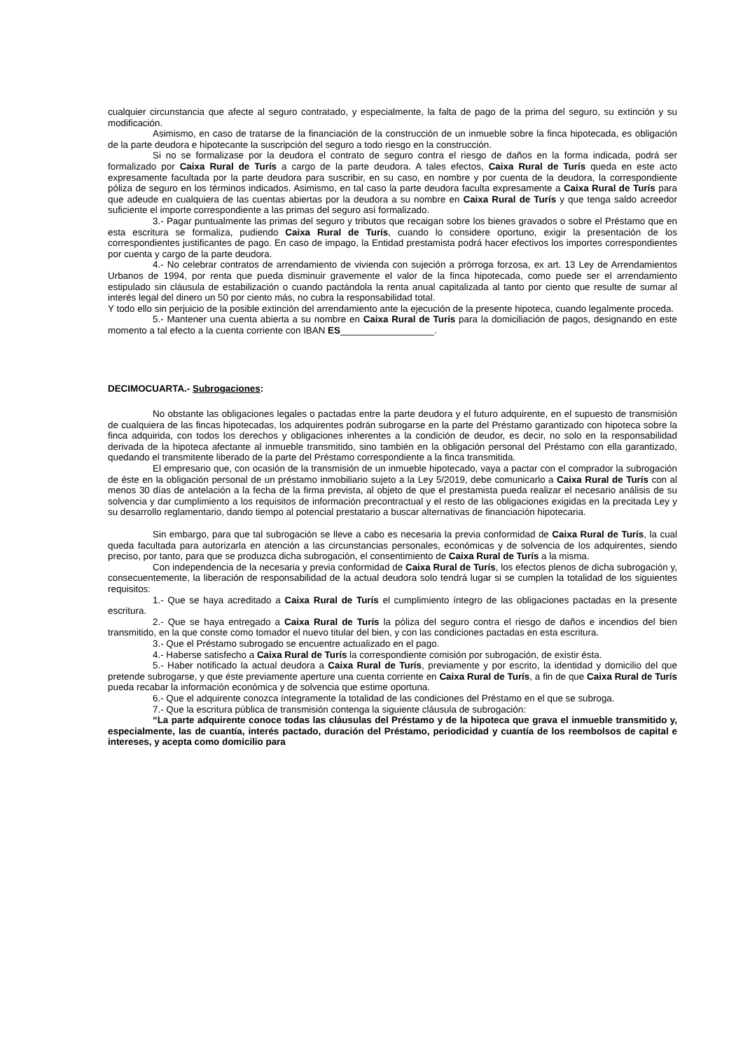cualquier circunstancia que afecte al seguro contratado, y especialmente, la falta de pago de la prima del seguro, su extinción y su modificación.
Asimismo, en caso de tratarse de la financiación de la construcción de un inmueble sobre la finca hipotecada, es obligación de la parte deudora e hipotecante la suscripción del seguro a todo riesgo en la construcción.
Si no se formalizase por la deudora el contrato de seguro contra el riesgo de daños en la forma indicada, podrá ser formalizado por Caixa Rural de Turís a cargo de la parte deudora. A tales efectos, Caixa Rural de Turís queda en este acto expresamente facultada por la parte deudora para suscribir, en su caso, en nombre y por cuenta de la deudora, la correspondiente póliza de seguro en los términos indicados. Asimismo, en tal caso la parte deudora faculta expresamente a Caixa Rural de Turís para que adeude en cualquiera de las cuentas abiertas por la deudora a su nombre en Caixa Rural de Turís y que tenga saldo acreedor suficiente el importe correspondiente a las primas del seguro así formalizado.
3.- Pagar puntualmente las primas del seguro y tributos que recaigan sobre los bienes gravados o sobre el Préstamo que en esta escritura se formaliza, pudiendo Caixa Rural de Turís, cuando lo considere oportuno, exigir la presentación de los correspondientes justificantes de pago. En caso de impago, la Entidad prestamista podrá hacer efectivos los importes correspondientes por cuenta y cargo de la parte deudora.
4.- No celebrar contratos de arrendamiento de vivienda con sujeción a prórroga forzosa, ex art. 13 Ley de Arrendamientos Urbanos de 1994, por renta que pueda disminuir gravemente el valor de la finca hipotecada, como puede ser el arrendamiento estipulado sin cláusula de estabilización o cuando pactándola la renta anual capitalizada al tanto por ciento que resulte de sumar al interés legal del dinero un 50 por ciento más, no cubra la responsabilidad total.
Y todo ello sin perjuicio de la posible extinción del arrendamiento ante la ejecución de la presente hipoteca, cuando legalmente proceda.
5.- Mantener una cuenta abierta a su nombre en Caixa Rural de Turís para la domiciliación de pagos, designando en este momento a tal efecto a la cuenta corriente con IBAN ES__________________.
DECIMOCUARTA.- Subrogaciones:
No obstante las obligaciones legales o pactadas entre la parte deudora y el futuro adquirente, en el supuesto de transmisión de cualquiera de las fincas hipotecadas, los adquirentes podrán subrogarse en la parte del Préstamo garantizado con hipoteca sobre la finca adquirida, con todos los derechos y obligaciones inherentes a la condición de deudor, es decir, no solo en la responsabilidad derivada de la hipoteca afectante al inmueble transmitido, sino también en la obligación personal del Préstamo con ella garantizado, quedando el transmitente liberado de la parte del Préstamo correspondiente a la finca transmitida.
El empresario que, con ocasión de la transmisión de un inmueble hipotecado, vaya a pactar con el comprador la subrogación de éste en la obligación personal de un préstamo inmobiliario sujeto a la Ley 5/2019, debe comunicarlo a Caixa Rural de Turís con al menos 30 días de antelación a la fecha de la firma prevista, al objeto de que el prestamista pueda realizar el necesario análisis de su solvencia y dar cumplimiento a los requisitos de información precontractual y el resto de las obligaciones exigidas en la precitada Ley y su desarrollo reglamentario, dando tiempo al potencial prestatario a buscar alternativas de financiación hipotecaria.
Sin embargo, para que tal subrogación se lleve a cabo es necesaria la previa conformidad de Caixa Rural de Turís, la cual queda facultada para autorizarla en atención a las circunstancias personales, económicas y de solvencia de los adquirentes, siendo preciso, por tanto, para que se produzca dicha subrogación, el consentimiento de Caixa Rural de Turís a la misma.
Con independencia de la necesaria y previa conformidad de Caixa Rural de Turís, los efectos plenos de dicha subrogación y, consecuentemente, la liberación de responsabilidad de la actual deudora solo tendrá lugar si se cumplen la totalidad de los siguientes requisitos:
1.- Que se haya acreditado a Caixa Rural de Turís el cumplimiento íntegro de las obligaciones pactadas en la presente escritura.
2.- Que se haya entregado a Caixa Rural de Turís la póliza del seguro contra el riesgo de daños e incendios del bien transmitido, en la que conste como tomador el nuevo titular del bien, y con las condiciones pactadas en esta escritura.
3.- Que el Préstamo subrogado se encuentre actualizado en el pago.
4.- Haberse satisfecho a Caixa Rural de Turís la correspondiente comisión por subrogación, de existir ésta.
5.- Haber notificado la actual deudora a Caixa Rural de Turís, previamente y por escrito, la identidad y domicilio del que pretende subrogarse, y que éste previamente aperture una cuenta corriente en Caixa Rural de Turís, a fin de que Caixa Rural de Turís pueda recabar la información económica y de solvencia que estime oportuna.
6.- Que el adquirente conozca íntegramente la totalidad de las condiciones del Préstamo en el que se subroga.
7.- Que la escritura pública de transmisión contenga la siguiente cláusula de subrogación:
“La parte adquirente conoce todas las cláusulas del Préstamo y de la hipoteca que grava el inmueble transmitido y, especialmente, las de cuantía, interés pactado, duración del Préstamo, periodicidad y cuantía de los reembolsos de capital e intereses, y acepta como domicilio para